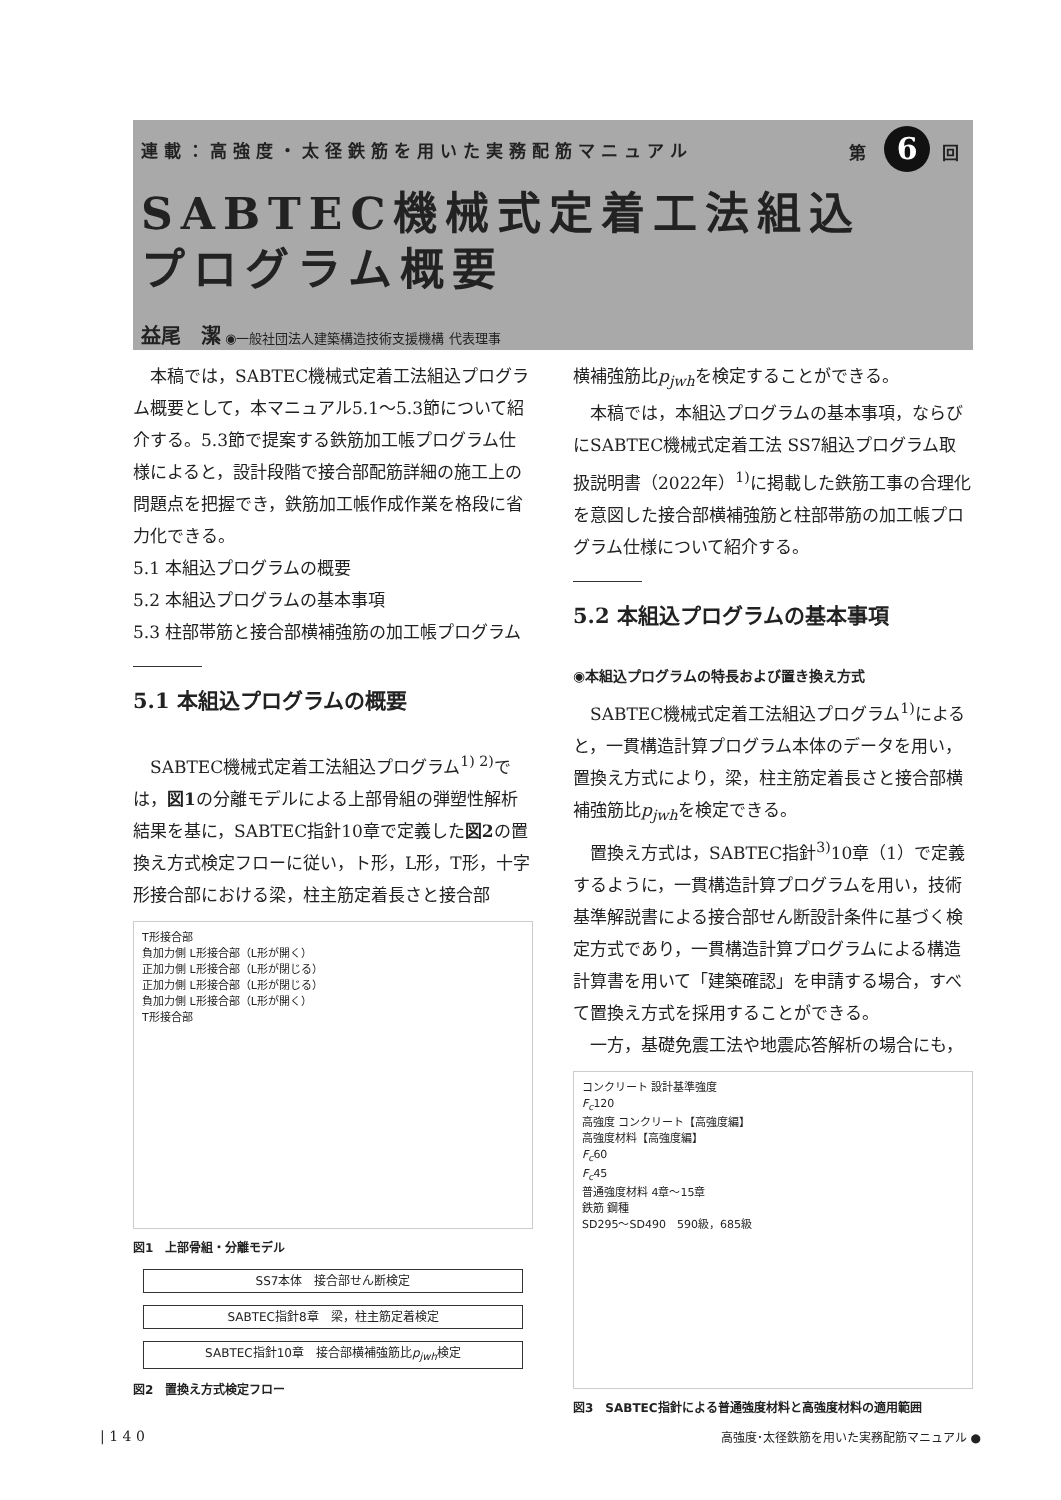連載：高強度・太径鉄筋を用いた実務配筋マニュアル 第 6 回
SABTEC機械式定着工法組込
プログラム概要
益尾　潔 ◉一般社団法人建築構造技術支援機構 代表理事
本稿では，SABTEC機械式定着工法組込プログラム概要として，本マニュアル5.1～5.3節について紹介する。5.3節で提案する鉄筋加工帳プログラム仕様によると，設計段階で接合部配筋詳細の施工上の問題点を把握でき，鉄筋加工帳作成作業を格段に省力化できる。
5.1 本組込プログラムの概要
5.2 本組込プログラムの基本事項
5.3 柱部帯筋と接合部横補強筋の加工帳プログラム
5.1 本組込プログラムの概要
SABTEC機械式定着工法組込プログラム<sup>1) 2)</sup>では，図1の分離モデルによる上部骨組の弾塑性解析結果を基に，SABTEC指針10章で定義した図2の置換え方式検定フローに従い，ト形，L形，T形，十字形接合部における梁，柱主筋定着長さと接合部
T形接合部
負加力側 L形接合部（L形が開く）
正加力側 L形接合部（L形が閉じる）
正加力側 L形接合部（L形が閉じる）
負加力側 L形接合部（L形が開く）
T形接合部
図1　上部骨組・分離モデル
SS7本体　接合部せん断検定
SABTEC指針8章　梁，柱主筋定着検定
SABTEC指針10章　接合部横補強筋比p<sub>jwh</sub>検定
図2　置換え方式検定フロー
横補強筋比p<sub>jwh</sub>を検定することができる。
本稿では，本組込プログラムの基本事項，ならびにSABTEC機械式定着工法 SS7組込プログラム取扱説明書（2022年）<sup>1)</sup>に掲載した鉄筋工事の合理化を意図した接合部横補強筋と柱部帯筋の加工帳プログラム仕様について紹介する。
5.2 本組込プログラムの基本事項
◉本組込プログラムの特長および置き換え方式
SABTEC機械式定着工法組込プログラム<sup>1)</sup>によると，一貫構造計算プログラム本体のデータを用い，置換え方式により，梁，柱主筋定着長さと接合部横補強筋比p<sub>jwh</sub>を検定できる。
置換え方式は，SABTEC指針<sup>3)</sup>10章（1）で定義するように，一貫構造計算プログラムを用い，技術基準解説書による接合部せん断設計条件に基づく検定方式であり，一貫構造計算プログラムによる構造計算書を用いて「建築確認」を申請する場合，すべて置換え方式を採用することができる。
一方，基礎免震工法や地震応答解析の場合にも，
コンクリート 設計基準強度
F<sub>c</sub>120
高強度 コンクリート【高強度編】
高強度材料【高強度編】
F<sub>c</sub>60
F<sub>c</sub>45
普通強度材料 4章～15章
鉄筋 鋼種
SD295～SD490　590級，685級
図3　SABTEC指針による普通強度材料と高強度材料の適用範囲
| 1 4 0 高強度･太径鉄筋を用いた実務配筋マニュアル ●